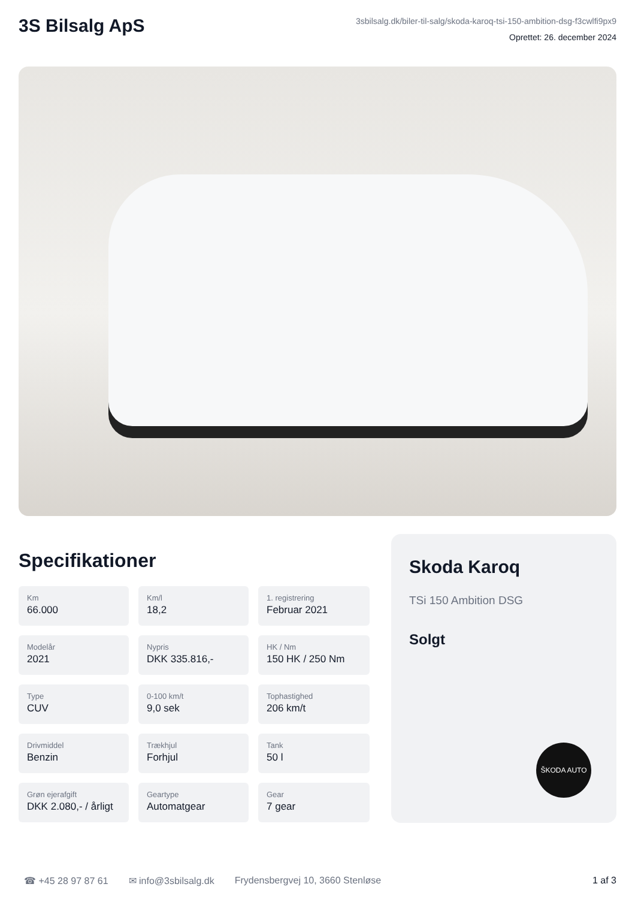3S Bilsalg ApS
3sbilsalg.dk/biler-til-salg/skoda-karoq-tsi-150-ambition-dsg-f3cwlfi9px9
Oprettet: 26. december 2024
Specifikationer
Km
66.000
Km/l
18,2
1. registrering
Februar 2021
Modelår
2021
Nypris
DKK 335.816,-
HK / Nm
150 HK / 250 Nm
Type
CUV
0-100 km/t
9,0 sek
Tophastighed
206 km/t
Drivmiddel
Benzin
Trækhjul
Forhjul
Tank
50 l
Grøn ejerafgift
DKK 2.080,- / årligt
Geartype
Automatgear
Gear
7 gear
Skoda Karoq
TSi 150 Ambition DSG
Solgt
ŠKODA AUTO
☎ +45 28 97 87 61 ✉ info@3sbilsalg.dk Frydensbergvej 10, 3660 Stenløse 1 af 3